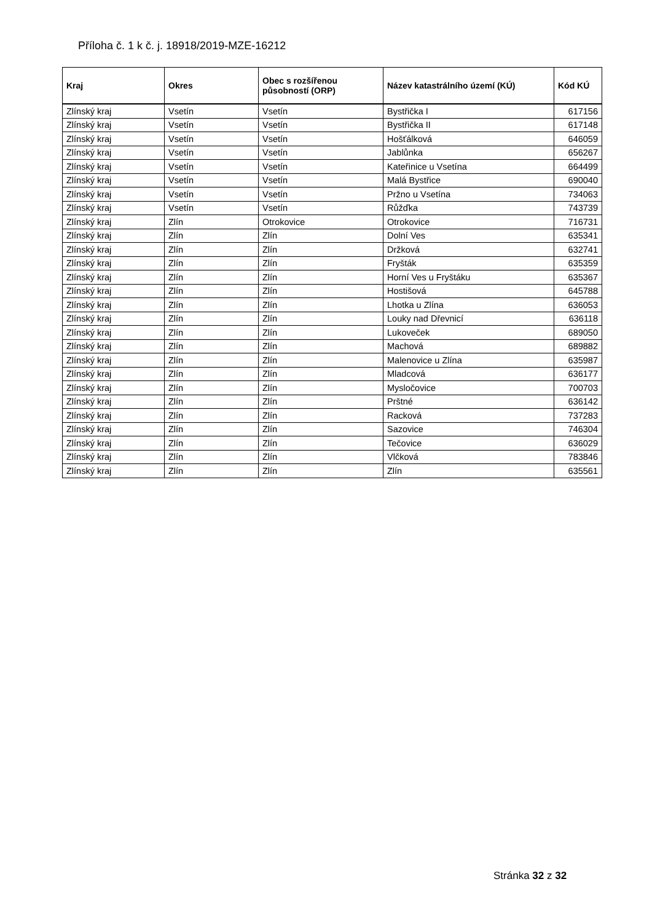Příloha č. 1 k č. j. 18918/2019-MZE-16212
| Kraj | Okres | Obec s rozšířenou působností (ORP) | Název katastrálního území (KÚ) | Kód KÚ |
| --- | --- | --- | --- | --- |
| Zlínský kraj | Vsetín | Vsetín | Bystřička I | 617156 |
| Zlínský kraj | Vsetín | Vsetín | Bystřička II | 617148 |
| Zlínský kraj | Vsetín | Vsetín | Hošťálková | 646059 |
| Zlínský kraj | Vsetín | Vsetín | Jablůnka | 656267 |
| Zlínský kraj | Vsetín | Vsetín | Kateřinice u Vsetína | 664499 |
| Zlínský kraj | Vsetín | Vsetín | Malá Bystřice | 690040 |
| Zlínský kraj | Vsetín | Vsetín | Pržno u Vsetína | 734063 |
| Zlínský kraj | Vsetín | Vsetín | Růžďka | 743739 |
| Zlínský kraj | Zlín | Otrokovice | Otrokovice | 716731 |
| Zlínský kraj | Zlín | Zlín | Dolní Ves | 635341 |
| Zlínský kraj | Zlín | Zlín | Držková | 632741 |
| Zlínský kraj | Zlín | Zlín | Fryšták | 635359 |
| Zlínský kraj | Zlín | Zlín | Horní Ves u Fryštáku | 635367 |
| Zlínský kraj | Zlín | Zlín | Hostišová | 645788 |
| Zlínský kraj | Zlín | Zlín | Lhotka u Zlína | 636053 |
| Zlínský kraj | Zlín | Zlín | Louky nad Dřevnicí | 636118 |
| Zlínský kraj | Zlín | Zlín | Lukoveček | 689050 |
| Zlínský kraj | Zlín | Zlín | Machová | 689882 |
| Zlínský kraj | Zlín | Zlín | Malenovice u Zlína | 635987 |
| Zlínský kraj | Zlín | Zlín | Mladcová | 636177 |
| Zlínský kraj | Zlín | Zlín | Mysločovice | 700703 |
| Zlínský kraj | Zlín | Zlín | Prštné | 636142 |
| Zlínský kraj | Zlín | Zlín | Racková | 737283 |
| Zlínský kraj | Zlín | Zlín | Sazovice | 746304 |
| Zlínský kraj | Zlín | Zlín | Tečovice | 636029 |
| Zlínský kraj | Zlín | Zlín | Vlčková | 783846 |
| Zlínský kraj | Zlín | Zlín | Zlín | 635561 |
Stránka 32 z 32